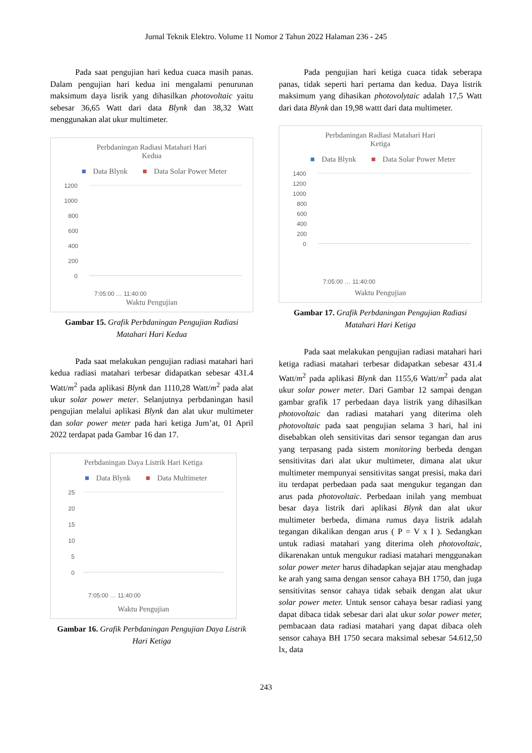Jurnal Teknik Elektro. Volume 11 Nomor 2 Tahun 2022 Halaman 236 - 245
Pada saat pengujian hari kedua cuaca masih panas. Dalam pengujian hari kedua ini mengalami penurunan maksimum daya lisrik yang dihasilkan photovoltaic yaitu sebesar 36,65 Watt dari data Blynk dan 38,32 Watt menggunakan alat ukur multimeter.
Perbdaningan Radiasi Matahari Hari
Kedua
■ Data Blynk ■ Data Solar Power Meter
1200
1000
800
600
400
200
0
7:05:00 … 11:40:00
Waktu Pengujian
Gambar 15. Grafik Perbdaningan Pengujian Radiasi Matahari Hari Kedua
Pada saat melakukan pengujian radiasi matahari hari kedua radiasi matahari terbesar didapatkan sebesar 431.4 Watt/m<sup>2</sup> pada aplikasi Blynk dan 1110,28 Watt/m<sup>2</sup> pada alat ukur solar power meter. Selanjutnya perbdaningan hasil pengujian melalui aplikasi Blynk dan alat ukur multimeter dan solar power meter pada hari ketiga Jum’at, 01 April 2022 terdapat pada Gambar 16 dan 17.
Perbdaningan Daya Listrik Hari Ketiga
■ Data Blynk ■ Data Multimeter
25
20
15
10
5
0
7:05:00 … 11:40:00
Waktu Pengujian
Gambar 16. Grafik Perbdaningan Pengujian Daya Listrik Hari Ketiga
Pada pengujian hari ketiga cuaca tidak seberapa panas, tidak seperti hari pertama dan kedua. Daya listrik maksimum yang dihasikan photovolytaic adalah 17,5 Watt dari data Blynk dan 19,98 wattt dari data multimeter.
Perbdaningan Radiasi Matahari Hari
Ketiga
■ Data Blynk ■ Data Solar Power Meter
1400
1200
1000
800
600
400
200
0
7:05:00 … 11:40:00
Waktu Pengujian
Gambar 17. Grafik Perbdaningan Pengujian Radiasi Matahari Hari Ketiga
Pada saat melakukan pengujian radiasi matahari hari ketiga radiasi matahari terbesar didapatkan sebesar 431.4 Watt/m<sup>2</sup> pada aplikasi Blynk dan 1155,6 Watt/m<sup>2</sup> pada alat ukur solar power meter. Dari Gambar 12 sampai dengan gambar grafik 17 perbedaan daya listrik yang dihasilkan photovoltaic dan radiasi matahari yang diterima oleh photovoltaic pada saat pengujian selama 3 hari, hal ini disebabkan oleh sensitivitas dari sensor tegangan dan arus yang terpasang pada sistem monitoring berbeda dengan sensitivitas dari alat ukur multimeter, dimana alat ukur multimeter mempunyai sensitivitas sangat presisi, maka dari itu terdapat perbedaan pada saat mengukur tegangan dan arus pada photovoltaic. Perbedaan inilah yang membuat besar daya listrik dari aplikasi Blynk dan alat ukur multimeter berbeda, dimana rumus daya listrik adalah tegangan dikalikan dengan arus ( P = V x I ). Sedangkan untuk radiasi matahari yang diterima oleh photovoltaic, dikarenakan untuk mengukur radiasi matahari menggunakan solar power meter harus dihadapkan sejajar atau menghadap ke arah yang sama dengan sensor cahaya BH 1750, dan juga sensitivitas sensor cahaya tidak sebaik dengan alat ukur solar power meter. Untuk sensor cahaya besar radiasi yang dapat dibaca tidak sebesar dari alat ukur solar power meter, pembacaan data radiasi matahari yang dapat dibaca oleh sensor cahaya BH 1750 secara maksimal sebesar 54.612,50 lx, data
243